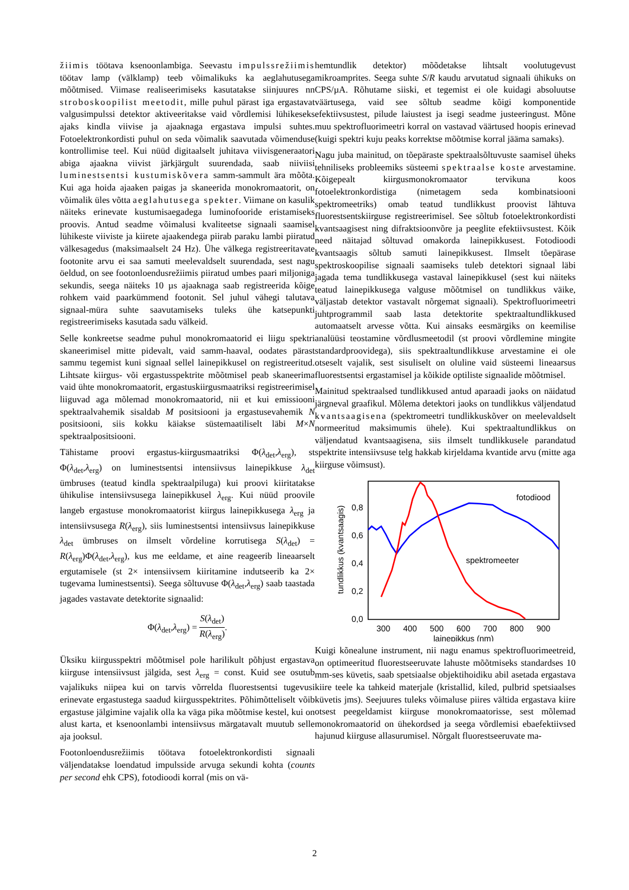žiimis töötava ksenoonlambiga. Seevastu impulssrežiimis töötav lamp (välklamp) teeb võimalikuks ka aeglahutusega mõõtmised. Viimase realiseerimiseks kasutatakse siinjuures nn stroboskoopilist meetodit, mille puhul pärast iga ergastavat valgusimpulssi detektor aktiveeritakse vaid võrdlemisi lühikeseks ajaks kindla viivise ja ajaaknaga ergastava impulsi suhtes. Fotoelektronkordisti puhul on seda võimalik saavutada võimenduse kontrollimise teel. Kui nüüd digitaalselt juhitava viivisgeneraatori abiga ajaakna viivist järkjärgult suurendada, saab niiviisi luminestsentsi kustumiskõvera samm-sammult ära mõõta. Kui aga hoida ajaaken paigas ja skaneerida monokromaatorit, on võimalik üles võtta aeglahutusega spekter. Viimane on kasulik näiteks erinevate kustumisaegadega luminofooride eristamiseks proovis. Antud seadme võimalusi kvaliteetse signaali saamisel lühikeste viiviste ja kiirete ajaakendega piirab paraku lambi piiratud välkesagedus (maksimaalselt 24 Hz). Ühe välkega registreeritavate footonite arvu ei saa samuti meelevaldselt suurendada, sest nagu öeldud, on see footonloendusrežiimis piiratud umbes paari miljoniga sekundis, seega näiteks 10 µs ajaaknaga saab registreerida kõige rohkem vaid paarkümmend footonit. Sel juhul vähegi talutava signaal-müra suhte saavutamiseks tuleks ühe katsepunkti registreerimiseks kasutada sadu välkeid.
Selle konkreetse seadme puhul monokromaatorid ei liigu spektri skaneerimisel mitte pidevalt, vaid samm-haaval, oodates pärast sammu tegemist kuni signaal sellel lainepikkusel on registreeritud. Lihtsate kiirgus- või ergastusspektrite mõõtmisel peab skaneerima vaid ühte monokromaatorit, ergastuskiirgusmaatriksi registreerimisel liiguvad aga mõlemad monokromaatorid, nii et kui emissiooni spektraalvahemik sisaldab M positsiooni ja ergastusevahemik N positsiooni, siis kokku käiakse süstemaatiliselt läbi M×N spektraalpositsiooni.
Tähistame proovi ergastus-kiirgusmaatriksi Φ(λ<sub>det</sub>,λ<sub>erg</sub>), st Φ(λ<sub>det</sub>,λ<sub>erg</sub>) on luminestsentsi intensiivsus lainepikkuse λ<sub>det</sub> ümbruses (teatud kindla spektraalpiluga) kui proovi kiiritatakse ühikulise intensiivsusega lainepikkusel λ<sub>erg</sub>. Kui nüüd proovile langeb ergastuse monokromaatorist kiirgus lainepikkusega λ<sub>erg</sub> ja intensiivsusega R(λ<sub>erg</sub>), siis luminestsentsi intensiivsus lainepikkuse λ<sub>det</sub> ümbruses on ilmselt võrdeline korrutisega S(λ<sub>det</sub>) = R(λ<sub>erg</sub>)Φ(λ<sub>det</sub>,λ<sub>erg</sub>), kus me eeldame, et aine reageerib lineaarselt ergutamisele (st 2× intensiivsem kiiritamine indutseerib ka 2× tugevama luminestsentsi). Seega sõltuvuse Φ(λ<sub>det</sub>,λ<sub>erg</sub>) saab taastada jagades vastavate detektorite signaalid:
Φ(λ<sub>det</sub>,λ<sub>erg</sub>) = S(λ<sub>det</sub>) R(λ<sub>erg</sub>).
Üksiku kiirgusspektri mõõtmisel pole harilikult põhjust ergastava kiirguse intensiivsust jälgida, sest λ<sub>erg</sub> = const. Kuid see osutub vajalikuks niipea kui on tarvis võrrelda fluorestsentsi tugevusi erinevate ergastustega saadud kiirgusspektrites. Põhimõtteliselt võib ergastuse jälgimine vajalik olla ka väga pika mõõtmise kestel, kui on alust karta, et ksenoonlambi intensiivsus märgatavalt muutub selle aja jooksul.
Footonloendusrežiimis töötava fotoelektronkordisti signaali väljendatakse loendatud impulsside arvuga sekundi kohta (counts per second ehk CPS), fotodioodi korral (mis on vä-
hemtundlik detektor) mõõdetakse lihtsalt voolutugevust mikroamprites. Seega suhte S/R kaudu arvutatud signaali ühikuks on CPS/µA. Rõhutame siiski, et tegemist ei ole kuidagi absoluutse väärtusega, vaid see sõltub seadme kõigi komponentide efektiivsustest, pilude laiustest ja isegi seadme justeeringust. Mõne muu spektrofluorimeetri korral on vastavad väärtused hoopis erinevad (kuigi spektri kuju peaks korrektse mõõtmise korral jääma samaks).
Nagu juba mainitud, on tõepäraste spektraalsõltuvuste saamisel üheks tehniliseks probleemiks süsteemi spektraalse koste arvestamine. Kõigepealt kiirgusmonokromaator tervikuna koos fotoelektronkordistiga (nimetagem seda kombinatsiooni spektromeetriks) omab teatud tundlikkust proovist lähtuva fluorestsentskiirguse registreerimisel. See sõltub fotoelektronkordisti kvantsaagisest ning difraktsioonvõre ja peeglite efektiivsustest. Kõik need näitajad sõltuvad omakorda lainepikkusest. Fotodioodi kvantsaagis sõltub samuti lainepikkusest. Ilmselt tõepärase spektroskoopilise signaali saamiseks tuleb detektori signaal läbi jagada tema tundlikkusega vastaval lainepikkusel (sest kui näiteks teatud lainepikkusega valguse mõõtmisel on tundlikkus väike, väljastab detektor vastavalt nõrgemat signaali). Spektrofluorimeetri juhtprogrammil saab lasta detektorite spektraaltundlikkused automaatselt arvesse võtta. Kui ainsaks eesmärgiks on keemilise analüüsi teostamine võrdlusmeetodil (st proovi võrdlemine mingite standardproovidega), siis spektraaltundlikkuse arvestamine ei ole otseselt vajalik, sest sisuliselt on oluline vaid süsteemi lineaarsus fluorestsentsi ergastamisel ja kõikide optiliste signaalide mõõtmisel.
Mainitud spektraalsed tundlikkused antud aparaadi jaoks on näidatud järgneval graafikul. Mõlema detektori jaoks on tundlikkus väljendatud kvantsaagisena (spektromeetri tundlikkuskõver on meelevaldselt normeeritud maksimumis ühele). Kui spektraaltundlikkus on väljendatud kvantsaagisena, siis ilmselt tundlikkusele parandatud spektrite intensiivsuse telg hakkab kirjeldama kvantide arvu (mitte aga kiirguse võimsust).
fotodiood
spektromeeter
0,0
0,2
0,4
0,6
0,8
300
400
500
600
700
800
900
lainepikkus (nm)
tundlikkus (kvantsaagis)
Kuigi kõnealune instrument, nii nagu enamus spektrofluorimeetreid, on optimeeritud fluorestseeruvate lahuste mõõtmiseks standardses 10 mm-ses küvetis, saab spetsiaalse objektihoidiku abil asetada ergastava kiire teele ka tahkeid materjale (kristallid, kiled, pulbrid spetsiaalses küvetis jms). Seejuures tuleks võimaluse piires vältida ergastava kiire otsest peegeldamist kiirguse monokromaatorisse, sest mõlemad monokromaatorid on ühekordsed ja seega võrdlemisi ebaefektiivsed hajunud kiirguse allasurumisel. Nõrgalt fluorestseeruvate ma-
2